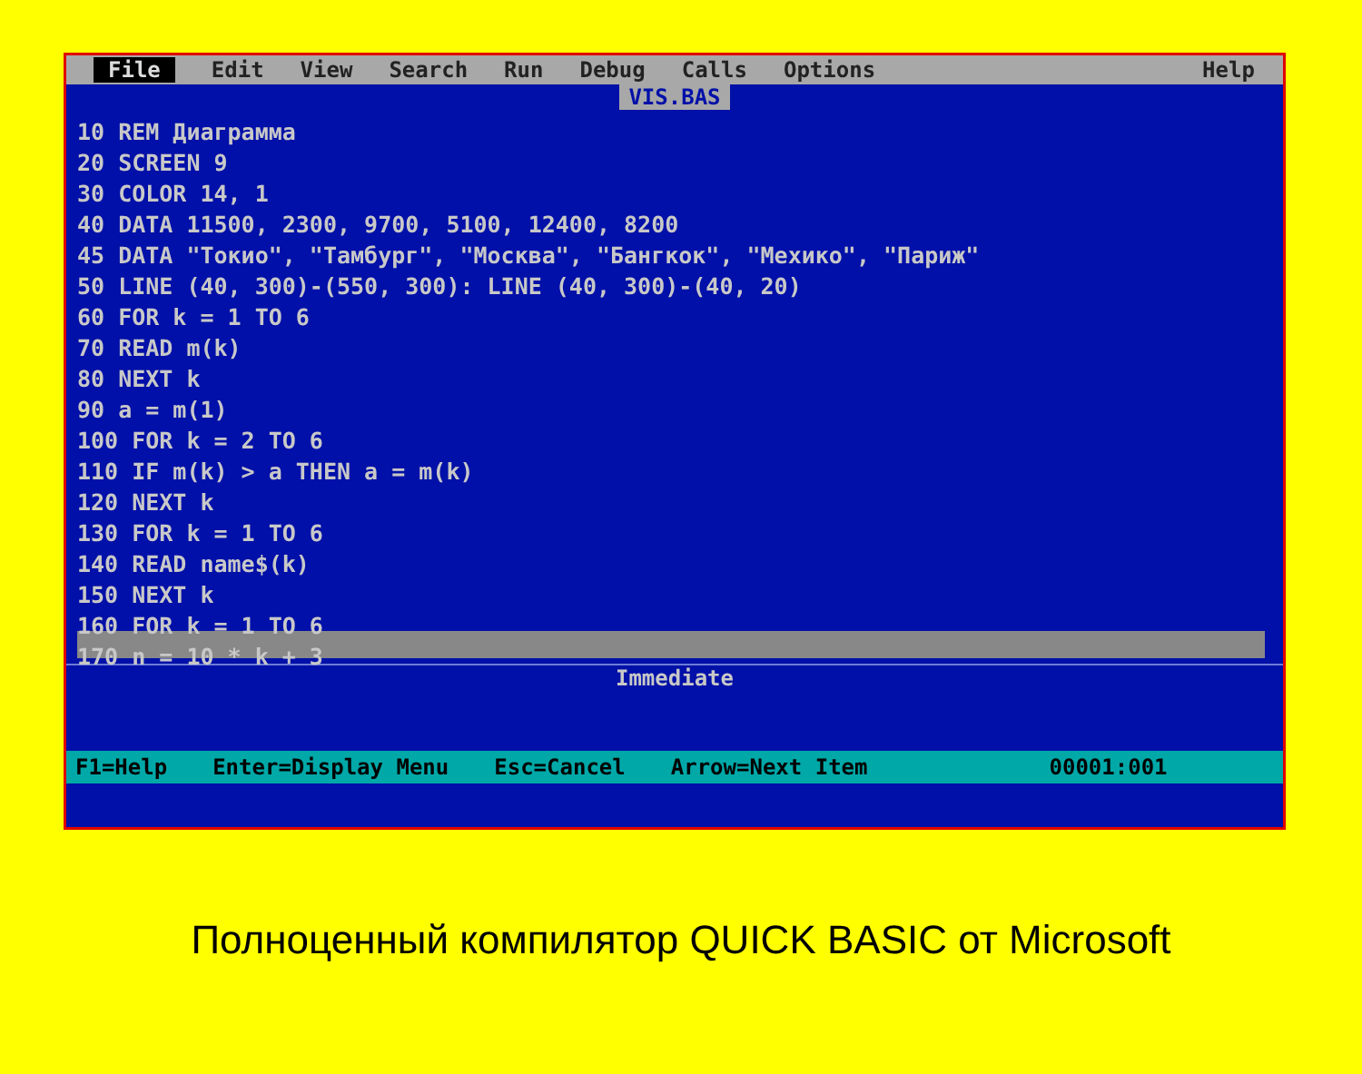File Edit View Search Run Debug Calls Options Help
VIS.BAS
10 REM Диаграмма 20 SCREEN 9 30 COLOR 14, 1 40 DATA 11500, 2300, 9700, 5100, 12400, 8200 45 DATA "Токио", "Тамбург", "Москва", "Бангкок", "Мехико", "Париж" 50 LINE (40, 300)-(550, 300): LINE (40, 300)-(40, 20) 60 FOR k = 1 TO 6 70 READ m(k) 80 NEXT k 90 a = m(1) 100 FOR k = 2 TO 6 110 IF m(k) > a THEN a = m(k) 120 NEXT k 130 FOR k = 1 TO 6 140 READ name$(k) 150 NEXT k 160 FOR k = 1 TO 6 170 n = 10 * k + 3
Immediate
F1=Help Enter=Display Menu Esc=Cancel Arrow=Next Item 00001:001
Полноценный компилятор QUICK BASIC от Microsoft